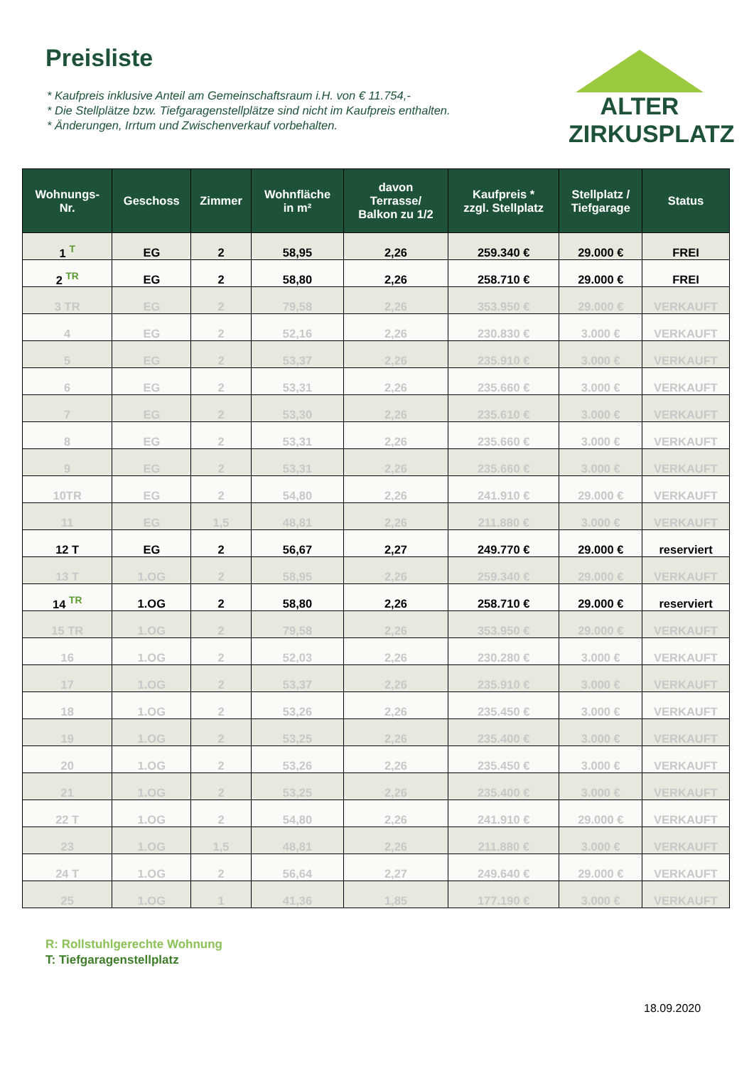Preisliste
* Kaufpreis inklusive Anteil am Gemeinschaftsraum i.H. von € 11.754,-
* Die Stellplätze bzw. Tiefgaragenstellplätze sind nicht im Kaufpreis enthalten.
* Änderungen, Irrtum und Zwischenverkauf vorbehalten.
ALTER
ZIRKUSPLATZ
| Wohnungs- Nr. | Geschoss | Zimmer | Wohnfläche in m² | davon Terrasse/ Balkon zu 1/2 | Kaufpreis * zzgl. Stellplatz | Stellplatz / Tiefgarage | Status |
| --- | --- | --- | --- | --- | --- | --- | --- |
| 1 <sup>T</sup> | EG | 2 | 58,95 | 2,26 | 259.340 € | 29.000 € | FREI |
| 2 <sup>TR</sup> | EG | 2 | 58,80 | 2,26 | 258.710 € | 29.000 € | FREI |
| 3 TR | EG | 2 | 79,58 | 2,26 | 353.950 € | 29.000 € | VERKAUFT |
| 4 | EG | 2 | 52,16 | 2,26 | 230.830 € | 3.000 € | VERKAUFT |
| 5 | EG | 2 | 53,37 | 2,26 | 235.910 € | 3.000 € | VERKAUFT |
| 6 | EG | 2 | 53,31 | 2,26 | 235.660 € | 3.000 € | VERKAUFT |
| 7 | EG | 2 | 53,30 | 2,26 | 235.610 € | 3.000 € | VERKAUFT |
| 8 | EG | 2 | 53,31 | 2,26 | 235.660 € | 3.000 € | VERKAUFT |
| 9 | EG | 2 | 53,31 | 2,26 | 235.660 € | 3.000 € | VERKAUFT |
| 10TR | EG | 2 | 54,80 | 2,26 | 241.910 € | 29.000 € | VERKAUFT |
| 11 | EG | 1,5 | 48,81 | 2,26 | 211.880 € | 3.000 € | VERKAUFT |
| 12 T | EG | 2 | 56,67 | 2,27 | 249.770 € | 29.000 € | reserviert |
| 13 T | 1.OG | 2 | 58,95 | 2,26 | 259.340 € | 29.000 € | VERKAUFT |
| 14 <sup>TR</sup> | 1.OG | 2 | 58,80 | 2,26 | 258.710 € | 29.000 € | reserviert |
| 15 TR | 1.OG | 2 | 79,58 | 2,26 | 353.950 € | 29.000 € | VERKAUFT |
| 16 | 1.OG | 2 | 52,03 | 2,26 | 230.280 € | 3.000 € | VERKAUFT |
| 17 | 1.OG | 2 | 53,37 | 2,26 | 235.910 € | 3.000 € | VERKAUFT |
| 18 | 1.OG | 2 | 53,26 | 2,26 | 235.450 € | 3.000 € | VERKAUFT |
| 19 | 1.OG | 2 | 53,25 | 2,26 | 235.400 € | 3.000 € | VERKAUFT |
| 20 | 1.OG | 2 | 53,26 | 2,26 | 235.450 € | 3.000 € | VERKAUFT |
| 21 | 1.OG | 2 | 53,25 | 2,26 | 235.400 € | 3.000 € | VERKAUFT |
| 22 T | 1.OG | 2 | 54,80 | 2,26 | 241.910 € | 29.000 € | VERKAUFT |
| 23 | 1.OG | 1,5 | 48,81 | 2,26 | 211.880 € | 3.000 € | VERKAUFT |
| 24 T | 1.OG | 2 | 56,64 | 2,27 | 249.640 € | 29.000 € | VERKAUFT |
| 25 | 1.OG | 1 | 41,36 | 1,85 | 177.190 € | 3.000 € | VERKAUFT |
R: Rollstuhlgerechte Wohnung
T: Tiefgaragenstellplatz
18.09.2020